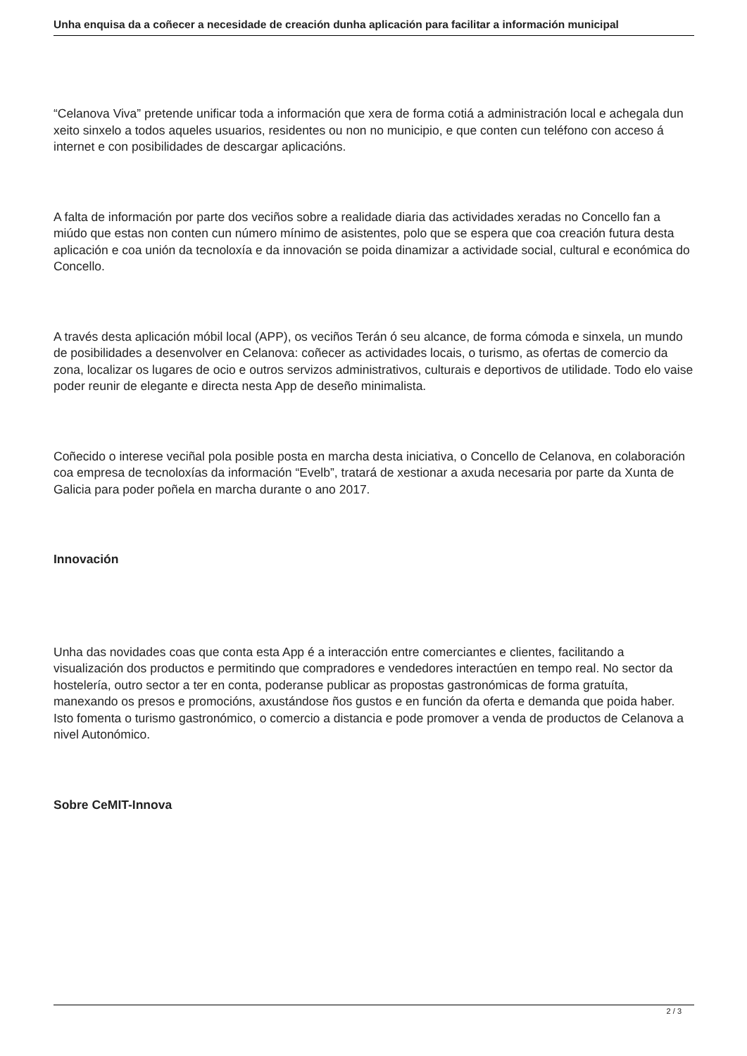Unha enquisa da a coñecer a necesidade de creación dunha aplicación para facilitar a información municipal
“Celanova Viva” pretende unificar toda a información que xera de forma cotiá a administración local e achegala dun xeito sinxelo a todos aqueles usuarios, residentes ou non no municipio, e que conten cun teléfono con acceso á internet e con posibilidades de descargar aplicacións.
A falta de información por parte dos veciños sobre a realidade diaria das actividades xeradas no Concello fan a miúdo que estas non conten cun número mínimo de asistentes, polo que se espera que coa creación futura desta aplicación e coa unión da tecnoloxía e da innovación se poida dinamizar a actividade social, cultural e económica do Concello.
A través desta aplicación móbil local (APP), os veciños Terán ó seu alcance, de forma cómoda e sinxela, un mundo de posibilidades a desenvolver en Celanova: coñecer as actividades locais, o turismo, as ofertas de comercio da zona, localizar os lugares de ocio e outros servizos administrativos, culturais e deportivos de utilidade. Todo elo vaise poder reunir de elegante e directa nesta App de deseño minimalista.
Coñecido o interese veciñal pola posible posta en marcha desta iniciativa, o Concello de Celanova, en colaboración coa empresa de tecnoloxías da información “Evelb”, tratará de xestionar a axuda necesaria por parte da Xunta de Galicia para poder poñela en marcha durante o ano 2017.
Innovación
Unha das novidades coas que conta esta App é a interacción entre comerciantes e clientes, facilitando a visualización dos productos e permitindo que compradores e vendedores interactúen en tempo real. No sector da hostelería, outro sector a ter en conta, poderanse publicar as propostas gastronómicas de forma gratuíta, manexando os presos e promocións, axustándose ños gustos e en función da oferta e demanda que poida haber. Isto fomenta o turismo gastronómico, o comercio a distancia e pode promover a venda de productos de Celanova a nivel Autonómico.
Sobre CeMIT-Innova
2 / 3